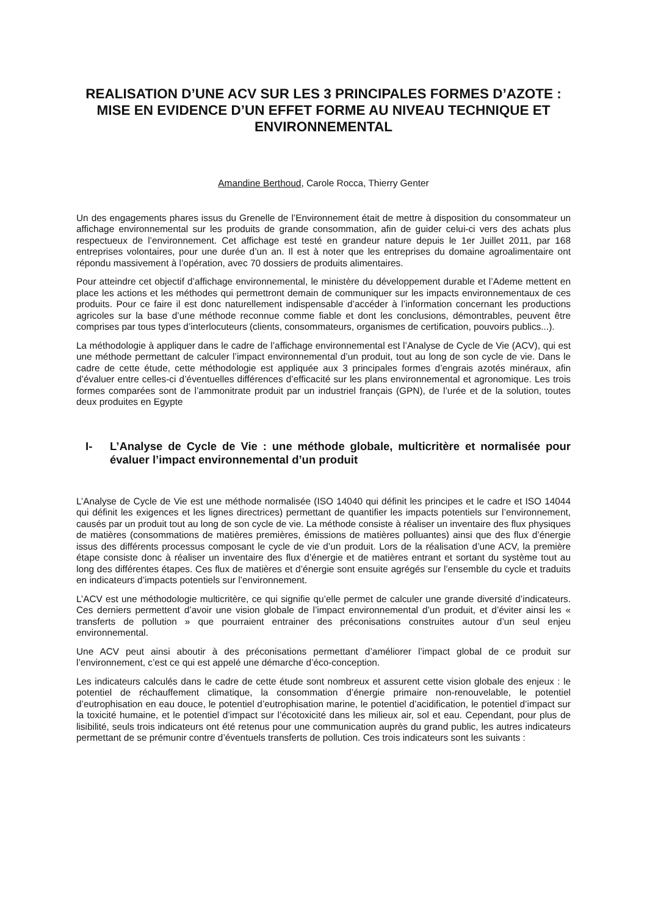REALISATION D’UNE ACV SUR LES 3 PRINCIPALES FORMES D’AZOTE : MISE EN EVIDENCE D’UN EFFET FORME AU NIVEAU TECHNIQUE ET ENVIRONNEMENTAL
Amandine Berthoud, Carole Rocca, Thierry Genter
Un des engagements phares issus du Grenelle de l’Environnement était de mettre à disposition du consommateur un affichage environnemental sur les produits de grande consommation, afin de guider celui-ci vers des achats plus respectueux de l’environnement. Cet affichage est testé en grandeur nature depuis le 1er Juillet 2011, par 168 entreprises volontaires, pour une durée d’un an. Il est à noter que les entreprises du domaine agroalimentaire ont répondu massivement à l’opération, avec 70 dossiers de produits alimentaires.
Pour atteindre cet objectif d’affichage environnemental, le ministère du développement durable et l’Ademe mettent en place les actions et les méthodes qui permettront demain de communiquer sur les impacts environnementaux de ces produits. Pour ce faire il est donc naturellement indispensable d’accéder à l’information concernant les productions agricoles sur la base d’une méthode reconnue comme fiable et dont les conclusions, démontrables, peuvent être comprises par tous types d’interlocuteurs (clients, consommateurs, organismes de certification, pouvoirs publics...).
La méthodologie à appliquer dans le cadre de l’affichage environnemental est l’Analyse de Cycle de Vie (ACV), qui est une méthode permettant de calculer l’impact environnemental d’un produit, tout au long de son cycle de vie. Dans le cadre de cette étude, cette méthodologie est appliquée aux 3 principales formes d’engrais azotés minéraux, afin d’évaluer entre celles-ci d’éventuelles différences d’efficacité sur les plans environnemental et agronomique. Les trois formes comparées sont de l’ammonitrate produit par un industriel français (GPN), de l’urée et de la solution, toutes deux produites en Egypte
I- L’Analyse de Cycle de Vie : une méthode globale, multicritère et normalisée pour évaluer l’impact environnemental d’un produit
L’Analyse de Cycle de Vie est une méthode normalisée (ISO 14040 qui définit les principes et le cadre et ISO 14044 qui définit les exigences et les lignes directrices) permettant de quantifier les impacts potentiels sur l’environnement, causés par un produit tout au long de son cycle de vie. La méthode consiste à réaliser un inventaire des flux physiques de matières (consommations de matières premières, émissions de matières polluantes) ainsi que des flux d’énergie issus des différents processus composant le cycle de vie d’un produit. Lors de la réalisation d’une ACV, la première étape consiste donc à réaliser un inventaire des flux d’énergie et de matières entrant et sortant du système tout au long des différentes étapes. Ces flux de matières et d’énergie sont ensuite agrégés sur l’ensemble du cycle et traduits en indicateurs d’impacts potentiels sur l’environnement.
L’ACV est une méthodologie multicritère, ce qui signifie qu’elle permet de calculer une grande diversité d’indicateurs. Ces derniers permettent d’avoir une vision globale de l’impact environnemental d’un produit, et d’éviter ainsi les « transferts de pollution » que pourraient entrainer des préconisations construites autour d’un seul enjeu environnemental.
Une ACV peut ainsi aboutir à des préconisations permettant d’améliorer l’impact global de ce produit sur l’environnement, c’est ce qui est appelé une démarche d’éco-conception.
Les indicateurs calculés dans le cadre de cette étude sont nombreux et assurent cette vision globale des enjeux : le potentiel de réchauffement climatique, la consommation d’énergie primaire non-renouvelable, le potentiel d’eutrophisation en eau douce, le potentiel d’eutrophisation marine, le potentiel d’acidification, le potentiel d’impact sur la toxicité humaine, et le potentiel d’impact sur l’écotoxicité dans les milieux air, sol et eau. Cependant, pour plus de lisibilité, seuls trois indicateurs ont été retenus pour une communication auprès du grand public, les autres indicateurs permettant de se prémunir contre d’éventuels transferts de pollution. Ces trois indicateurs sont les suivants :